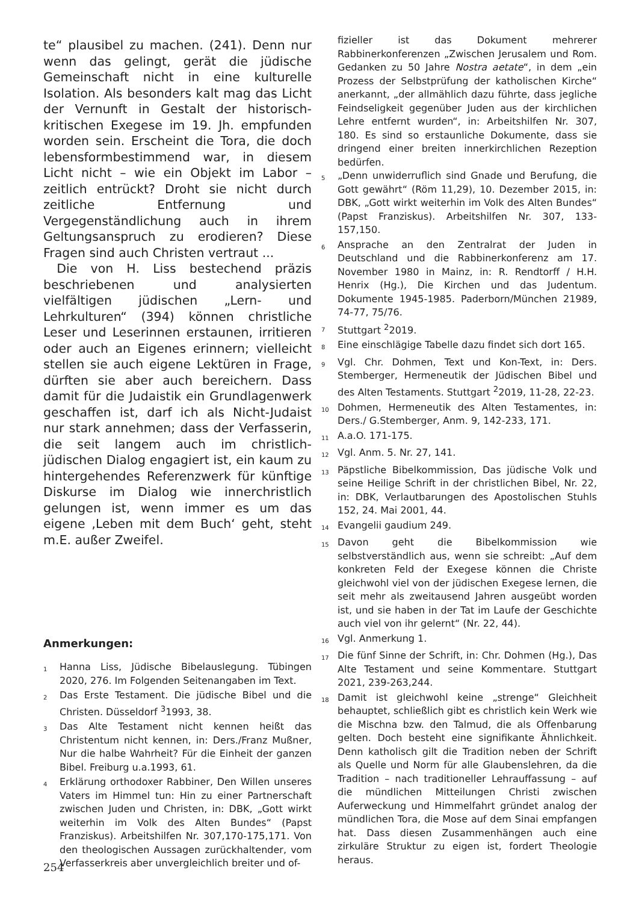te“ plausibel zu machen. (241). Denn nur wenn das gelingt, gerät die jüdische Gemeinschaft nicht in eine kulturelle Isolation. Als besonders kalt mag das Licht der Vernunft in Gestalt der historisch-kritischen Exegese im 19. Jh. empfunden worden sein. Erscheint die Tora, die doch lebensformbestimmend war, in diesem Licht nicht – wie ein Objekt im Labor – zeitlich entrückt? Droht sie nicht durch zeitliche Entfernung und Vergegenständlichung auch in ihrem Geltungsanspruch zu erodieren? Diese Fragen sind auch Christen vertraut ...
Die von H. Liss bestechend präzis beschriebenen und analysierten vielfältigen jüdischen „Lern- und Lehrkulturen“ (394) können christliche Leser und Leserinnen erstaunen, irritieren oder auch an Eigenes erinnern; vielleicht stellen sie auch eigene Lektüren in Frage, dürften sie aber auch bereichern. Dass damit für die Judaistik ein Grundlagenwerk geschaffen ist, darf ich als Nicht-Judaist nur stark annehmen; dass der Verfasserin, die seit langem auch im christlich-jüdischen Dialog engagiert ist, ein kaum zu hintergehendes Referenzwerk für künftige Diskurse im Dialog wie innerchristlich gelungen ist, wenn immer es um das eigene ‚Leben mit dem Buch‘ geht, steht m.E. außer Zweifel.
Anmerkungen:
1 Hanna Liss, Jüdische Bibelauslegung. Tübingen 2020, 276. Im Folgenden Seitenangaben im Text.
2 Das Erste Testament. Die jüdische Bibel und die Christen. Düsseldorf <sup>3</sup>1993, 38.
3 Das Alte Testament nicht kennen heißt das Christentum nicht kennen, in: Ders./Franz Mußner, Nur die halbe Wahrheit? Für die Einheit der ganzen Bibel. Freiburg u.a.1993, 61.
4 Erklärung orthodoxer Rabbiner, Den Willen unseres Vaters im Himmel tun: Hin zu einer Partnerschaft zwischen Juden und Christen, in: DBK, „Gott wirkt weiterhin im Volk des Alten Bundes“ (Papst Franziskus). Arbeitshilfen Nr. 307,170-175,171. Von den theologischen Aussagen zurückhaltender, vom Verfasserkreis aber unvergleichlich breiter und of-
fizieller ist das Dokument mehrerer Rabbinerkonferenzen „Zwischen Jerusalem und Rom. Gedanken zu 50 Jahre Nostra aetate“, in dem „ein Prozess der Selbstprüfung der katholischen Kirche“ anerkannt, „der allmählich dazu führte, dass jegliche Feindseligkeit gegenüber Juden aus der kirchlichen Lehre entfernt wurden“, in: Arbeitshilfen Nr. 307, 180. Es sind so erstaunliche Dokumente, dass sie dringend einer breiten innerkirchlichen Rezeption bedürfen.
5 „Denn unwiderruflich sind Gnade und Berufung, die Gott gewährt“ (Röm 11,29), 10. Dezember 2015, in: DBK, „Gott wirkt weiterhin im Volk des Alten Bundes“ (Papst Franziskus). Arbeitshilfen Nr. 307, 133-157,150.
6 Ansprache an den Zentralrat der Juden in Deutschland und die Rabbinerkonferenz am 17. November 1980 in Mainz, in: R. Rendtorff / H.H. Henrix (Hg.), Die Kirchen und das Judentum. Dokumente 1945-1985. Paderborn/München 21989, 74-77, 75/76.
7 Stuttgart <sup>2</sup>2019.
8 Eine einschlägige Tabelle dazu findet sich dort 165.
9 Vgl. Chr. Dohmen, Text und Kon-Text, in: Ders. Stemberger, Hermeneutik der Jüdischen Bibel und des Alten Testaments. Stuttgart <sup>2</sup>2019, 11-28, 22-23.
10 Dohmen, Hermeneutik des Alten Testamentes, in: Ders./ G.Stemberger, Anm. 9, 142-233, 171.
11 A.a.O. 171-175.
12 Vgl. Anm. 5. Nr. 27, 141.
13 Päpstliche Bibelkommission, Das jüdische Volk und seine Heilige Schrift in der christlichen Bibel, Nr. 22, in: DBK, Verlautbarungen des Apostolischen Stuhls 152, 24. Mai 2001, 44.
14 Evangelii gaudium 249.
15 Davon geht die Bibelkommission wie selbstverständlich aus, wenn sie schreibt: „Auf dem konkreten Feld der Exegese können die Christe gleichwohl viel von der jüdischen Exegese lernen, die seit mehr als zweitausend Jahren ausgeübt worden ist, und sie haben in der Tat im Laufe der Geschichte auch viel von ihr gelernt“ (Nr. 22, 44).
16 Vgl. Anmerkung 1.
17 Die fünf Sinne der Schrift, in: Chr. Dohmen (Hg.), Das Alte Testament und seine Kommentare. Stuttgart 2021, 239-263,244.
18 Damit ist gleichwohl keine „strenge“ Gleichheit behauptet, schließlich gibt es christlich kein Werk wie die Mischna bzw. den Talmud, die als Offenbarung gelten. Doch besteht eine signifikante Ähnlichkeit. Denn katholisch gilt die Tradition neben der Schrift als Quelle und Norm für alle Glaubenslehren, da die Tradition – nach traditioneller Lehrauffassung – auf die mündlichen Mitteilungen Christi zwischen Auferweckung und Himmelfahrt gründet analog der mündlichen Tora, die Mose auf dem Sinai empfangen hat. Dass diesen Zusammenhängen auch eine zirkuläre Struktur zu eigen ist, fordert Theologie heraus.
254